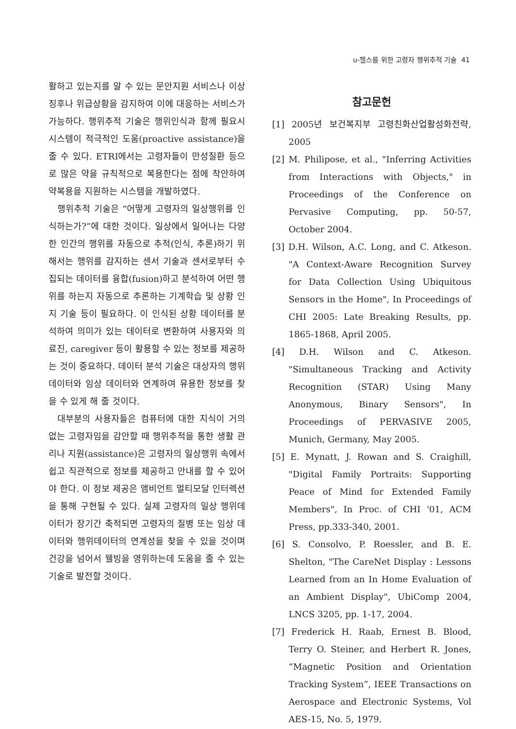u-헬스를 위한 고령자 행위추적 기술 41
활하고 있는지를 알 수 있는 문안지원 서비스나 이상 징후나 위급상황을 감지하여 이에 대응하는 서비스가 가능하다. 행위추적 기술은 행위인식과 함께 필요시 시스템이 적극적인 도움(proactive assistance)을 줄 수 있다. ETRI에서는 고령자들이 만성질환 등으로 많은 약을 규칙적으로 복용한다는 점에 착안하여 약복용을 지원하는 시스템을 개발하였다.
행위추적 기술은 “어떻게 고령자의 일상행위를 인식하는가?”에 대한 것이다. 일상에서 일어나는 다양한 인간의 행위를 자동으로 추적(인식, 추론)하기 위해서는 행위를 감지하는 센서 기술과 센서로부터 수집되는 데이터를 융합(fusion)하고 분석하여 어떤 행위를 하는지 자동으로 추론하는 기계학습 및 상황 인지 기술 등이 필요하다. 이 인식된 상황 데이터를 분석하여 의미가 있는 데이터로 변환하여 사용자와 의료진, caregiver 등이 활용할 수 있는 정보를 제공하는 것이 중요하다. 데이터 분석 기술은 대상자의 행위 데이터와 임상 데이터와 연계하여 유용한 정보를 찾을 수 있게 해 줄 것이다.
대부분의 사용자들은 컴퓨터에 대한 지식이 거의 없는 고령자임을 감안할 때 행위추적을 통한 생활 관리나 지원(assistance)은 고령자의 일상행위 속에서 쉽고 직관적으로 정보를 제공하고 안내를 할 수 있어야 한다. 이 정보 제공은 앰비언트 멀티모달 인터렉션을 통해 구현될 수 있다. 실제 고령자의 일상 행위데이터가 장기간 축적되면 고령자의 질병 또는 임상 데이터와 행위데이터의 연계성을 찾을 수 있을 것이며 건강을 넘어서 웰빙을 영위하는데 도움을 줄 수 있는 기술로 발전할 것이다.
참고문헌
[1] 2005년 보건복지부 고령친화산업활성화전략, 2005
[2] M. Philipose, et al., "Inferring Activities from Interactions with Objects," in Proceedings of the Conference on Pervasive Computing, pp. 50-57, October 2004.
[3] D.H. Wilson, A.C. Long, and C. Atkeson. "A Context-Aware Recognition Survey for Data Collection Using Ubiquitous Sensors in the Home", In Proceedings of CHI 2005: Late Breaking Results, pp. 1865-1868, April 2005.
[4] D.H. Wilson and C. Atkeson. "Simultaneous Tracking and Activity Recognition (STAR) Using Many Anonymous, Binary Sensors", In Proceedings of PERVASIVE 2005, Munich, Germany, May 2005.
[5] E. Mynatt, J. Rowan and S. Craighill, "Digital Family Portraits: Supporting Peace of Mind for Extended Family Members", In Proc. of CHI '01, ACM Press, pp.333-340, 2001.
[6] S. Consolvo, P. Roessler, and B. E. Shelton, "The CareNet Display : Lessons Learned from an In Home Evaluation of an Ambient Display", UbiComp 2004, LNCS 3205, pp. 1-17, 2004.
[7] Frederick H. Raab, Ernest B. Blood, Terry O. Steiner, and Herbert R. Jones, “Magnetic Position and Orientation Tracking System”, IEEE Transactions on Aerospace and Electronic Systems, Vol AES-15, No. 5, 1979.